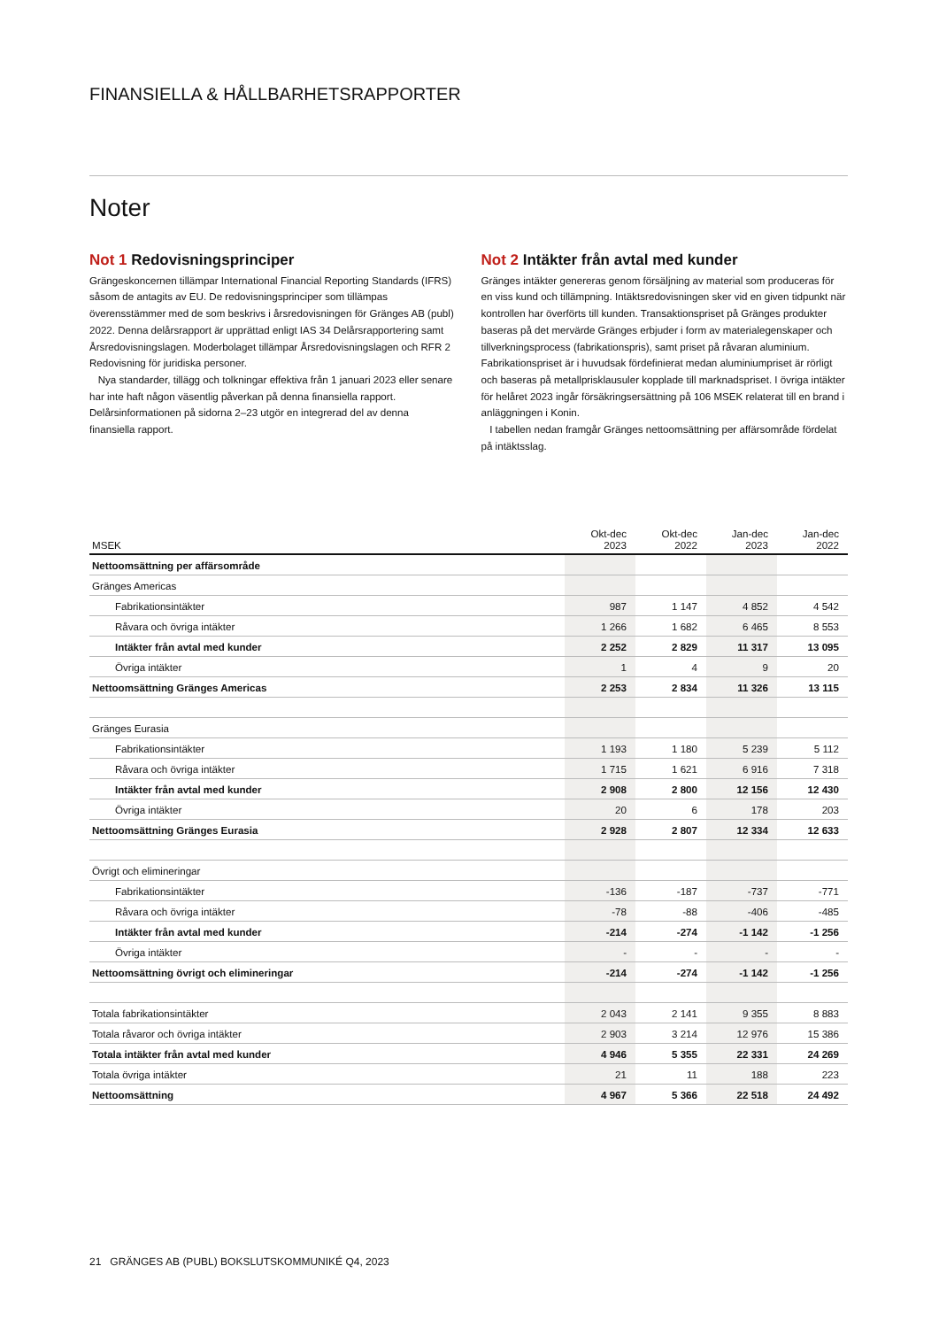FINANSIELLA & HÅLLBARHETSRAPPORTER
Noter
Not 1 Redovisningsprinciper
Grängeskoncernen tillämpar International Financial Reporting Standards (IFRS) såsom de antagits av EU. De redovisningsprinciper som tillämpas överensstämmer med de som beskrivs i årsredovisningen för Gränges AB (publ) 2022. Denna delårsrapport är upprättad enligt IAS 34 Delårsrapportering samt Årsredovisningslagen. Moderbolaget tillämpar Årsredovisningslagen och RFR 2 Redovisning för juridiska personer.
Nya standarder, tillägg och tolkningar effektiva från 1 januari 2023 eller senare har inte haft någon väsentlig påverkan på denna finansiella rapport. Delårsinformationen på sidorna 2–23 utgör en integrerad del av denna finansiella rapport.
Not 2 Intäkter från avtal med kunder
Gränges intäkter genereras genom försäljning av material som produceras för en viss kund och tillämpning. Intäktsredovisningen sker vid en given tidpunkt när kontrollen har överförts till kunden. Transaktionspriset på Gränges produkter baseras på det mervärde Gränges erbjuder i form av materialegenskaper och tillverkningsprocess (fabrikationspris), samt priset på råvaran aluminium. Fabrikationspriset är i huvudsak fördefinierat medan aluminiumpriset är rörligt och baseras på metallprisklausuler kopplade till marknadspriset. I övriga intäkter för helåret 2023 ingår försäkringsersättning på 106 MSEK relaterat till en brand i anläggningen i Konin.
I tabellen nedan framgår Gränges nettoomsättning per affärsområde fördelat på intäktsslag.
| MSEK | Okt-dec 2023 | Okt-dec 2022 | Jan-dec 2023 | Jan-dec 2022 |
| --- | --- | --- | --- | --- |
| Nettoomsättning per affärsområde | | | | |
| Gränges Americas | | | | |
| Fabrikationsintäkter | 987 | 1 147 | 4 852 | 4 542 |
| Råvara och övriga intäkter | 1 266 | 1 682 | 6 465 | 8 553 |
| Intäkter från avtal med kunder | 2 252 | 2 829 | 11 317 | 13 095 |
| Övriga intäkter | 1 | 4 | 9 | 20 |
| Nettoomsättning Gränges Americas | 2 253 | 2 834 | 11 326 | 13 115 |
| Gränges Eurasia | | | | |
| Fabrikationsintäkter | 1 193 | 1 180 | 5 239 | 5 112 |
| Råvara och övriga intäkter | 1 715 | 1 621 | 6 916 | 7 318 |
| Intäkter från avtal med kunder | 2 908 | 2 800 | 12 156 | 12 430 |
| Övriga intäkter | 20 | 6 | 178 | 203 |
| Nettoomsättning Gränges Eurasia | 2 928 | 2 807 | 12 334 | 12 633 |
| Övrigt och elimineringar | | | | |
| Fabrikationsintäkter | -136 | -187 | -737 | -771 |
| Råvara och övriga intäkter | -78 | -88 | -406 | -485 |
| Intäkter från avtal med kunder | -214 | -274 | -1 142 | -1 256 |
| Övriga intäkter | - | - | - | - |
| Nettoomsättning övrigt och elimineringar | -214 | -274 | -1 142 | -1 256 |
| Totala fabrikationsintäkter | 2 043 | 2 141 | 9 355 | 8 883 |
| Totala råvaror och övriga intäkter | 2 903 | 3 214 | 12 976 | 15 386 |
| Totala intäkter från avtal med kunder | 4 946 | 5 355 | 22 331 | 24 269 |
| Totala övriga intäkter | 21 | 11 | 188 | 223 |
| Nettoomsättning | 4 967 | 5 366 | 22 518 | 24 492 |
21 GRÄNGES AB (PUBL) BOKSLUTSKOMMUNIKÉ Q4, 2023